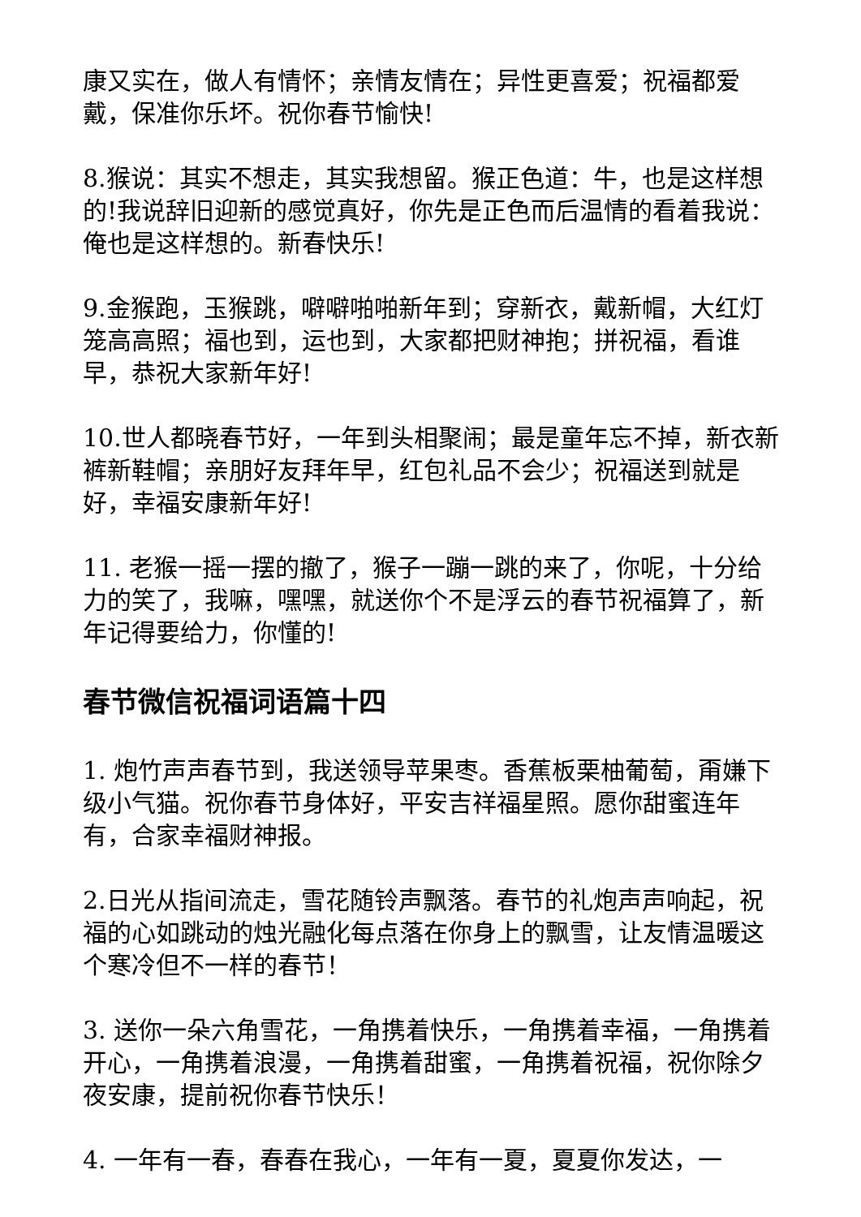康又实在，做人有情怀；亲情友情在；异性更喜爱；祝福都爱戴，保准你乐坏。祝你春节愉快!
8.猴说：其实不想走，其实我想留。猴正色道：牛，也是这样想的!我说辞旧迎新的感觉真好，你先是正色而后温情的看着我说：俺也是这样想的。新春快乐!
9.金猴跑，玉猴跳，噼噼啪啪新年到；穿新衣，戴新帽，大红灯笼高高照；福也到，运也到，大家都把财神抱；拼祝福，看谁早，恭祝大家新年好!
10.世人都晓春节好，一年到头相聚闹；最是童年忘不掉，新衣新裤新鞋帽；亲朋好友拜年早，红包礼品不会少；祝福送到就是好，幸福安康新年好!
11. 老猴一摇一摆的撤了，猴子一蹦一跳的来了，你呢，十分给力的笑了，我嘛，嘿嘿，就送你个不是浮云的春节祝福算了，新年记得要给力，你懂的!
春节微信祝福词语篇十四
1. 炮竹声声春节到，我送领导苹果枣。香蕉板栗柚葡萄，甭嫌下级小气猫。祝你春节身体好，平安吉祥福星照。愿你甜蜜连年有，合家幸福财神报。
2.日光从指间流走，雪花随铃声飘落。春节的礼炮声声响起，祝福的心如跳动的烛光融化每点落在你身上的飘雪，让友情温暖这个寒冷但不一样的春节！
3. 送你一朵六角雪花，一角携着快乐，一角携着幸福，一角携着开心，一角携着浪漫，一角携着甜蜜，一角携着祝福，祝你除夕夜安康，提前祝你春节快乐！
4. 一年有一春，春春在我心，一年有一夏，夏夏你发达，一